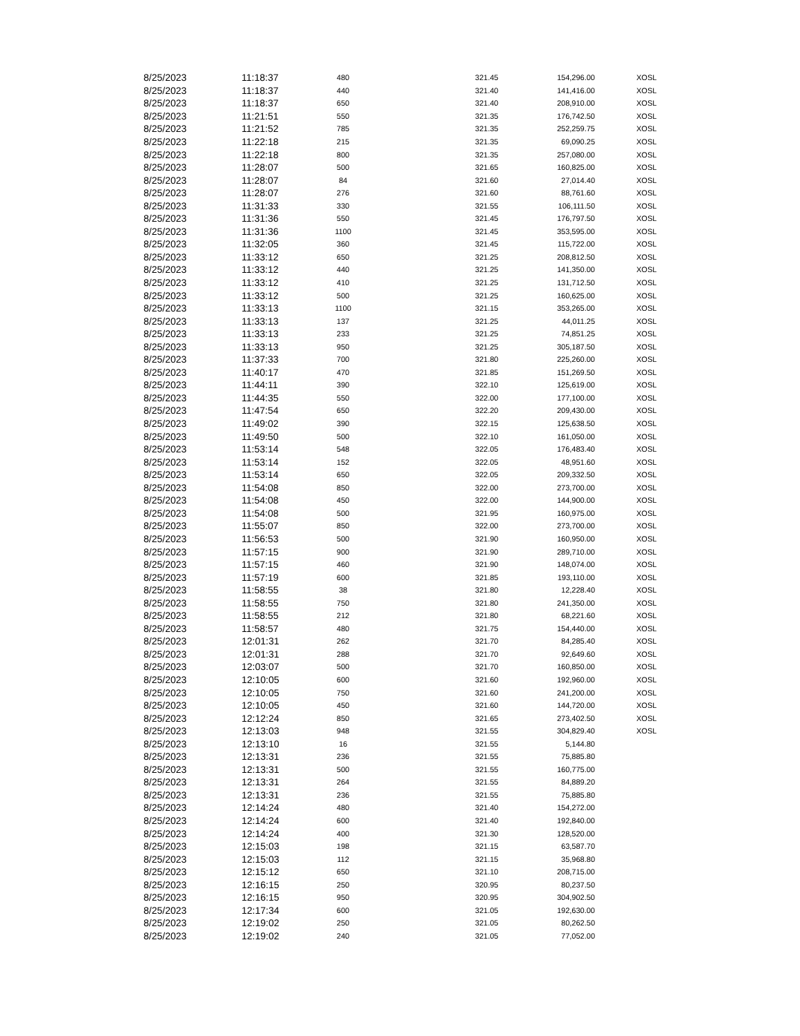| 8/25/2023 | 11:18:37 | 480 | 321.45 | 154,296.00 | XOSL |
| 8/25/2023 | 11:18:37 | 440 | 321.40 | 141,416.00 | XOSL |
| 8/25/2023 | 11:18:37 | 650 | 321.40 | 208,910.00 | XOSL |
| 8/25/2023 | 11:21:51 | 550 | 321.35 | 176,742.50 | XOSL |
| 8/25/2023 | 11:21:52 | 785 | 321.35 | 252,259.75 | XOSL |
| 8/25/2023 | 11:22:18 | 215 | 321.35 | 69,090.25 | XOSL |
| 8/25/2023 | 11:22:18 | 800 | 321.35 | 257,080.00 | XOSL |
| 8/25/2023 | 11:28:07 | 500 | 321.65 | 160,825.00 | XOSL |
| 8/25/2023 | 11:28:07 | 84 | 321.60 | 27,014.40 | XOSL |
| 8/25/2023 | 11:28:07 | 276 | 321.60 | 88,761.60 | XOSL |
| 8/25/2023 | 11:31:33 | 330 | 321.55 | 106,111.50 | XOSL |
| 8/25/2023 | 11:31:36 | 550 | 321.45 | 176,797.50 | XOSL |
| 8/25/2023 | 11:31:36 | 1100 | 321.45 | 353,595.00 | XOSL |
| 8/25/2023 | 11:32:05 | 360 | 321.45 | 115,722.00 | XOSL |
| 8/25/2023 | 11:33:12 | 650 | 321.25 | 208,812.50 | XOSL |
| 8/25/2023 | 11:33:12 | 440 | 321.25 | 141,350.00 | XOSL |
| 8/25/2023 | 11:33:12 | 410 | 321.25 | 131,712.50 | XOSL |
| 8/25/2023 | 11:33:12 | 500 | 321.25 | 160,625.00 | XOSL |
| 8/25/2023 | 11:33:13 | 1100 | 321.15 | 353,265.00 | XOSL |
| 8/25/2023 | 11:33:13 | 137 | 321.25 | 44,011.25 | XOSL |
| 8/25/2023 | 11:33:13 | 233 | 321.25 | 74,851.25 | XOSL |
| 8/25/2023 | 11:33:13 | 950 | 321.25 | 305,187.50 | XOSL |
| 8/25/2023 | 11:37:33 | 700 | 321.80 | 225,260.00 | XOSL |
| 8/25/2023 | 11:40:17 | 470 | 321.85 | 151,269.50 | XOSL |
| 8/25/2023 | 11:44:11 | 390 | 322.10 | 125,619.00 | XOSL |
| 8/25/2023 | 11:44:35 | 550 | 322.00 | 177,100.00 | XOSL |
| 8/25/2023 | 11:47:54 | 650 | 322.20 | 209,430.00 | XOSL |
| 8/25/2023 | 11:49:02 | 390 | 322.15 | 125,638.50 | XOSL |
| 8/25/2023 | 11:49:50 | 500 | 322.10 | 161,050.00 | XOSL |
| 8/25/2023 | 11:53:14 | 548 | 322.05 | 176,483.40 | XOSL |
| 8/25/2023 | 11:53:14 | 152 | 322.05 | 48,951.60 | XOSL |
| 8/25/2023 | 11:53:14 | 650 | 322.05 | 209,332.50 | XOSL |
| 8/25/2023 | 11:54:08 | 850 | 322.00 | 273,700.00 | XOSL |
| 8/25/2023 | 11:54:08 | 450 | 322.00 | 144,900.00 | XOSL |
| 8/25/2023 | 11:54:08 | 500 | 321.95 | 160,975.00 | XOSL |
| 8/25/2023 | 11:55:07 | 850 | 322.00 | 273,700.00 | XOSL |
| 8/25/2023 | 11:56:53 | 500 | 321.90 | 160,950.00 | XOSL |
| 8/25/2023 | 11:57:15 | 900 | 321.90 | 289,710.00 | XOSL |
| 8/25/2023 | 11:57:15 | 460 | 321.90 | 148,074.00 | XOSL |
| 8/25/2023 | 11:57:19 | 600 | 321.85 | 193,110.00 | XOSL |
| 8/25/2023 | 11:58:55 | 38 | 321.80 | 12,228.40 | XOSL |
| 8/25/2023 | 11:58:55 | 750 | 321.80 | 241,350.00 | XOSL |
| 8/25/2023 | 11:58:55 | 212 | 321.80 | 68,221.60 | XOSL |
| 8/25/2023 | 11:58:57 | 480 | 321.75 | 154,440.00 | XOSL |
| 8/25/2023 | 12:01:31 | 262 | 321.70 | 84,285.40 | XOSL |
| 8/25/2023 | 12:01:31 | 288 | 321.70 | 92,649.60 | XOSL |
| 8/25/2023 | 12:03:07 | 500 | 321.70 | 160,850.00 | XOSL |
| 8/25/2023 | 12:10:05 | 600 | 321.60 | 192,960.00 | XOSL |
| 8/25/2023 | 12:10:05 | 750 | 321.60 | 241,200.00 | XOSL |
| 8/25/2023 | 12:10:05 | 450 | 321.60 | 144,720.00 | XOSL |
| 8/25/2023 | 12:12:24 | 850 | 321.65 | 273,402.50 | XOSL |
| 8/25/2023 | 12:13:03 | 948 | 321.55 | 304,829.40 | XOSL |
| 8/25/2023 | 12:13:10 | 16 | 321.55 | 5,144.80 | |
| 8/25/2023 | 12:13:31 | 236 | 321.55 | 75,885.80 | |
| 8/25/2023 | 12:13:31 | 500 | 321.55 | 160,775.00 | |
| 8/25/2023 | 12:13:31 | 264 | 321.55 | 84,889.20 | |
| 8/25/2023 | 12:13:31 | 236 | 321.55 | 75,885.80 | |
| 8/25/2023 | 12:14:24 | 480 | 321.40 | 154,272.00 | |
| 8/25/2023 | 12:14:24 | 600 | 321.40 | 192,840.00 | |
| 8/25/2023 | 12:14:24 | 400 | 321.30 | 128,520.00 | |
| 8/25/2023 | 12:15:03 | 198 | 321.15 | 63,587.70 | |
| 8/25/2023 | 12:15:03 | 112 | 321.15 | 35,968.80 | |
| 8/25/2023 | 12:15:12 | 650 | 321.10 | 208,715.00 | |
| 8/25/2023 | 12:16:15 | 250 | 320.95 | 80,237.50 | |
| 8/25/2023 | 12:16:15 | 950 | 320.95 | 304,902.50 | |
| 8/25/2023 | 12:17:34 | 600 | 321.05 | 192,630.00 | |
| 8/25/2023 | 12:19:02 | 250 | 321.05 | 80,262.50 | |
| 8/25/2023 | 12:19:02 | 240 | 321.05 | 77,052.00 | |